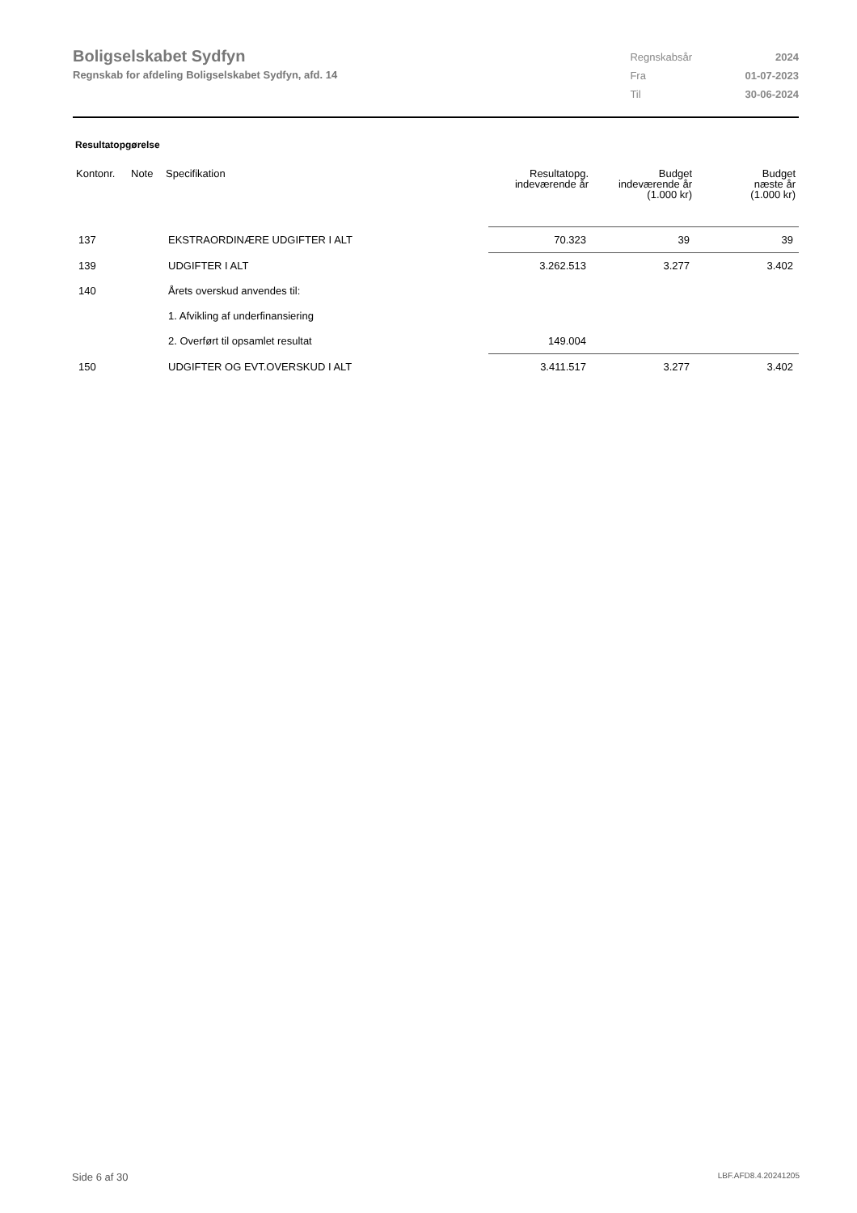Boligselskabet Sydfyn
Regnskab for afdeling Boligselskabet Sydfyn, afd. 14
| Regnskabsår | 2024 |
| Fra | 01-07-2023 |
| Til | 30-06-2024 |
Resultatopgørelse
| Kontonr. | Note | Specifikation | Resultatopg. indeværende år | Budget indeværende år (1.000 kr) | Budget næste år (1.000 kr) |
| --- | --- | --- | --- | --- | --- |
| 137 | | EKSTRAORDINÆRE UDGIFTER I ALT | 70.323 | 39 | 39 |
| 139 | | UDGIFTER I ALT | 3.262.513 | 3.277 | 3.402 |
| 140 | | Årets overskud anvendes til: | | | |
| | | 1. Afvikling af underfinansiering | | | |
| | | 2. Overført til opsamlet resultat | 149.004 | | |
| 150 | | UDGIFTER OG EVT.OVERSKUD I ALT | 3.411.517 | 3.277 | 3.402 |
Side 6 af 30 LBF.AFD8.4.20241205